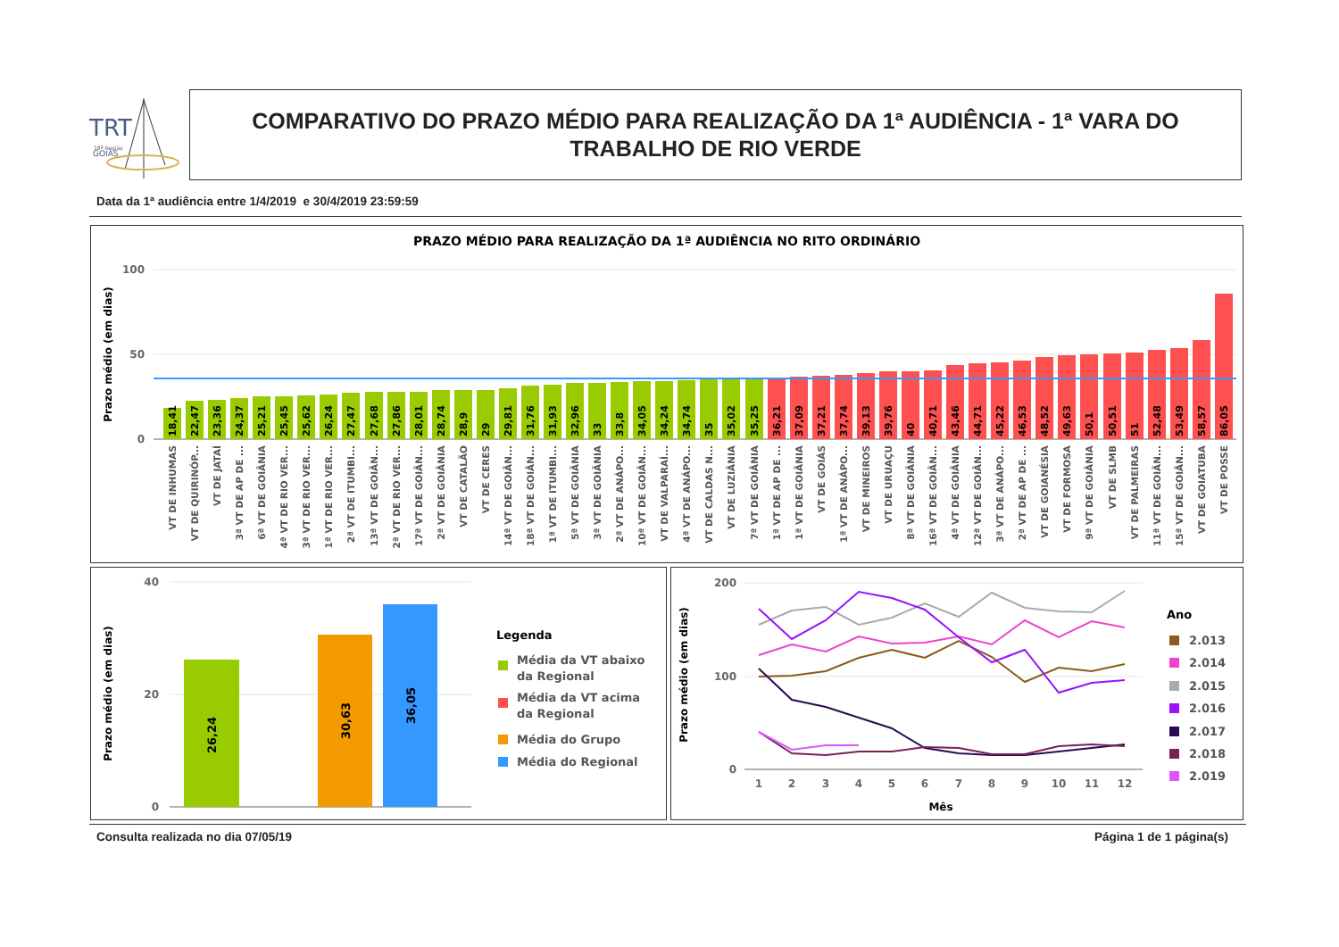TRT
18ª Região
GOIÁS
COMPARATIVO DO PRAZO MÉDIO PARA REALIZAÇÃO DA 1ª AUDIÊNCIA - 1ª VARA DO TRABALHO DE RIO VERDE
Data da 1ª audiência entre 1/4/2019 e 30/4/2019 23:59:59
PRAZO MÉDIO PARA REALIZAÇÃO DA 1ª AUDIÊNCIA NO RITO ORDINÁRIO
Prazo médio (em dias)
100
50
0
18,41
22,47
23,36
24,37
25,21
25,45
25,62
26,24
27,47
27,68
27,86
28,01
28,74
28,9
29
29,81
31,76
31,93
32,96
33
33,8
34,05
34,24
34,74
35
35,02
35,25
36,21
37,09
37,21
37,74
39,13
39,76
40
40,71
43,46
44,71
45,22
46,53
48,52
49,63
50,1
50,51
51
52,48
53,49
58,57
86,05
VT DE INHUMAS
VT DE QUIRINÓP...
VT DE JATAÍ
3ª VT DE AP DE ...
6ª VT DE GOIÂNIA
4ª VT DE RIO VER...
3ª VT DE RIO VER...
1ª VT DE RIO VER...
2ª VT DE ITUMBI...
13ª VT DE GOIÂN...
2ª VT DE RIO VER...
17ª VT DE GOIÂN...
2ª VT DE GOIÂNIA
VT DE CATALÃO
VT DE CERES
14ª VT DE GOIÂN...
18ª VT DE GOIÂN...
1ª VT DE ITUMBI...
5ª VT DE GOIÂNIA
3ª VT DE GOIÂNIA
2ª VT DE ANÁPO...
10ª VT DE GOIÂN...
VT DE VALPARAÍ...
4ª VT DE ANÁPO...
VT DE CALDAS N...
VT DE LUZIÂNIA
7ª VT DE GOIÂNIA
1ª VT DE AP DE ...
1ª VT DE GOIÂNIA
VT DE GOIÁS
1ª VT DE ANÁPO...
VT DE MINEIROS
VT DE URUAÇU
8ª VT DE GOIÂNIA
16ª VT DE GOIÂN...
4ª VT DE GOIÂNIA
12ª VT DE GOIÂN...
3ª VT DE ANÁPO...
2ª VT DE AP DE ...
VT DE GOIANÉSIA
VT DE FORMOSA
9ª VT DE GOIÂNIA
VT DE SLMB
VT DE PALMEIRAS
11ª VT DE GOIÂN...
15ª VT DE GOIÂN...
VT DE GOIATUBA
VT DE POSSE
Prazo médio (em dias)
40
20
0
26,24
30,63
36,05
Legenda
Média da VT abaixo
da Regional
Média da VT acima
da Regional
Média do Grupo
Média do Regional
Prazo médio (em dias)
200
100
0
1
2
3
4
5
6
7
8
9
10
11
12
Mês
Ano
2.013
2.014
2.015
2.016
2.017
2.018
2.019
Consulta realizada no dia 07/05/19
Página 1 de 1 página(s)